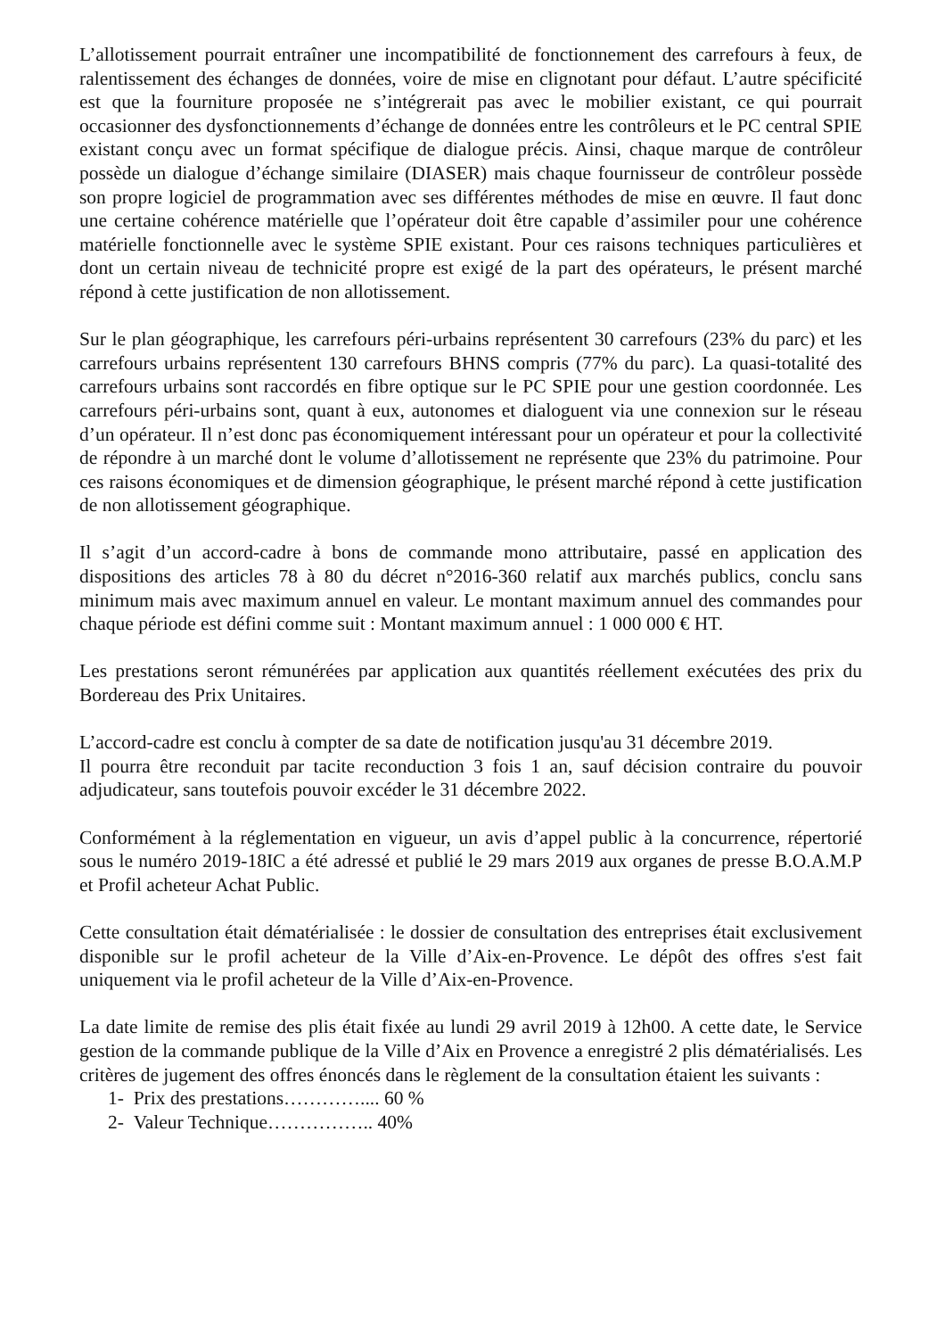L’allotissement pourrait entraîner une incompatibilité de fonctionnement des carrefours à feux, de ralentissement des échanges de données, voire de mise en clignotant pour défaut. L’autre spécificité est que la fourniture proposée ne s’intégrerait pas avec le mobilier existant, ce qui pourrait occasionner des dysfonctionnements d’échange de données entre les contrôleurs et le PC central SPIE existant conçu avec un format spécifique de dialogue précis. Ainsi, chaque marque de contrôleur possède un dialogue d’échange similaire (DIASER) mais chaque fournisseur de contrôleur possède son propre logiciel de programmation avec ses différentes méthodes de mise en œuvre. Il faut donc une certaine cohérence matérielle que l’opérateur doit être capable d’assimiler pour une cohérence matérielle fonctionnelle avec le système SPIE existant. Pour ces raisons techniques particulières et dont un certain niveau de technicité propre est exigé de la part des opérateurs, le présent marché répond à cette justification de non allotissement.
Sur le plan géographique, les carrefours péri-urbains représentent 30 carrefours (23% du parc) et les carrefours urbains représentent 130 carrefours BHNS compris (77% du parc). La quasi-totalité des carrefours urbains sont raccordés en fibre optique sur le PC SPIE pour une gestion coordonnée. Les carrefours péri-urbains sont, quant à eux, autonomes et dialoguent via une connexion sur le réseau d’un opérateur. Il n’est donc pas économiquement intéressant pour un opérateur et pour la collectivité de répondre à un marché dont le volume d’allotissement ne représente que 23% du patrimoine. Pour ces raisons économiques et de dimension géographique, le présent marché répond à cette justification de non allotissement géographique.
Il s’agit d’un accord-cadre à bons de commande mono attributaire, passé en application des dispositions des articles 78 à 80 du décret n°2016-360 relatif aux marchés publics, conclu sans minimum mais avec maximum annuel en valeur. Le montant maximum annuel des commandes pour chaque période est défini comme suit : Montant maximum annuel : 1 000 000 € HT.
Les prestations seront rémunérées par application aux quantités réellement exécutées des prix du Bordereau des Prix Unitaires.
L’accord-cadre est conclu à compter de sa date de notification jusqu'au 31 décembre 2019.
Il pourra être reconduit par tacite reconduction 3 fois 1 an, sauf décision contraire du pouvoir adjudicateur, sans toutefois pouvoir excéder le 31 décembre 2022.
Conformément à la réglementation en vigueur, un avis d’appel public à la concurrence, répertorié sous le numéro 2019-18IC a été adressé et publié le 29 mars 2019 aux organes de presse B.O.A.M.P et Profil acheteur Achat Public.
Cette consultation était dématérialisée : le dossier de consultation des entreprises était exclusivement disponible sur le profil acheteur de la Ville d’Aix-en-Provence. Le dépôt des offres s'est fait uniquement via le profil acheteur de la Ville d’Aix-en-Provence.
La date limite de remise des plis était fixée au lundi 29 avril 2019 à 12h00. A cette date, le Service gestion de la commande publique de la Ville d’Aix en Provence a enregistré 2 plis dématérialisés. Les critères de jugement des offres énoncés dans le règlement de la consultation étaient les suivants :
1- Prix des prestations………….... 60 %
2- Valeur Technique…………….. 40%